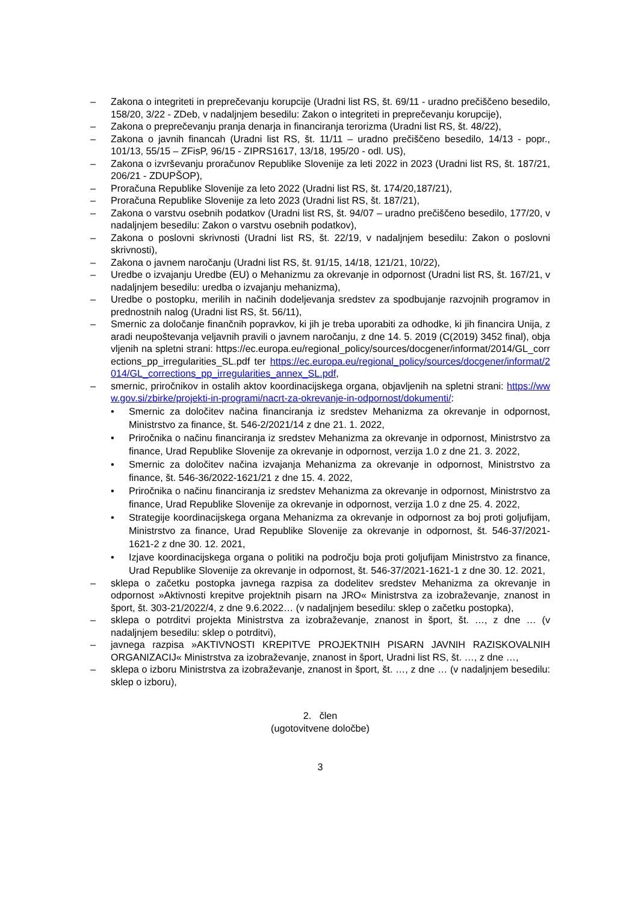– Zakona o integriteti in preprečevanju korupcije (Uradni list RS, št. 69/11 - uradno prečiščeno besedilo, 158/20, 3/22 - ZDeb, v nadaljnjem besedilu: Zakon o integriteti in preprečevanju korupcije),
– Zakona o preprečevanju pranja denarja in financiranja terorizma (Uradni list RS, št. 48/22),
– Zakona o javnih financah (Uradni list RS, št. 11/11 – uradno prečiščeno besedilo, 14/13 - popr., 101/13, 55/15 – ZFisP, 96/15 - ZIPRS1617, 13/18, 195/20 - odl. US),
– Zakona o izvrševanju proračunov Republike Slovenije za leti 2022 in 2023 (Uradni list RS, št. 187/21, 206/21 - ZDUPŠOP),
– Proračuna Republike Slovenije za leto 2022 (Uradni list RS, št. 174/20,187/21),
– Proračuna Republike Slovenije za leto 2023 (Uradni list RS, št. 187/21),
– Zakona o varstvu osebnih podatkov (Uradni list RS, št. 94/07 – uradno prečiščeno besedilo, 177/20, v nadaljnjem besedilu: Zakon o varstvu osebnih podatkov),
– Zakona o poslovni skrivnosti (Uradni list RS, št. 22/19, v nadaljnjem besedilu: Zakon o poslovni skrivnosti),
– Zakona o javnem naročanju (Uradni list RS, št. 91/15, 14/18, 121/21, 10/22),
– Uredbe o izvajanju Uredbe (EU) o Mehanizmu za okrevanje in odpornost (Uradni list RS, št. 167/21, v nadaljnjem besedilu: uredba o izvajanju mehanizma),
– Uredbe o postopku, merilih in načinih dodeljevanja sredstev za spodbujanje razvojnih programov in prednostnih nalog (Uradni list RS, št. 56/11),
– Smernic za določanje finančnih popravkov, ki jih je treba uporabiti za odhodke, ki jih financira Unija, zaradi neupoštevanja veljavnih pravili o javnem naročanju, z dne 14. 5. 2019 (C(2019) 3452 final), objavljenih na spletni strani: https://ec.europa.eu/regional_policy/sources/docgener/informat/2014/GL_corrections_pp_irregularities_SL.pdf ter https://ec.europa.eu/regional_policy/sources/docgener/informat/2014/GL_corrections_pp_irregularities_annex_SL.pdf,
– smernic, priročnikov in ostalih aktov koordinacijskega organa, objavljenih na spletni strani: https://www.gov.si/zbirke/projekti-in-programi/nacrt-za-okrevanje-in-odpornost/dokumenti/:
• Smernic za določitev načina financiranja iz sredstev Mehanizma za okrevanje in odpornost, Ministrstvo za finance, št. 546-2/2021/14 z dne 21. 1. 2022,
• Priročnika o načinu financiranja iz sredstev Mehanizma za okrevanje in odpornost, Ministrstvo za finance, Urad Republike Slovenije za okrevanje in odpornost, verzija 1.0 z dne 21. 3. 2022,
• Smernic za določitev načina izvajanja Mehanizma za okrevanje in odpornost, Ministrstvo za finance, št. 546-36/2022-1621/21 z dne 15. 4. 2022,
• Priročnika o načinu financiranja iz sredstev Mehanizma za okrevanje in odpornost, Ministrstvo za finance, Urad Republike Slovenije za okrevanje in odpornost, verzija 1.0 z dne 25. 4. 2022,
• Strategije koordinacijskega organa Mehanizma za okrevanje in odpornost za boj proti goljufijam, Ministrstvo za finance, Urad Republike Slovenije za okrevanje in odpornost, št. 546-37/2021-1621-2 z dne 30. 12. 2021,
• Izjave koordinacijskega organa o politiki na področju boja proti goljufijam Ministrstvo za finance, Urad Republike Slovenije za okrevanje in odpornost, št. 546-37/2021-1621-1 z dne 30. 12. 2021,
– sklepa o začetku postopka javnega razpisa za dodelitev sredstev Mehanizma za okrevanje in odpornost »Aktivnosti krepitve projektnih pisarn na JRO« Ministrstva za izobraževanje, znanost in šport, št. 303-21/2022/4, z dne 9.6.2022… (v nadaljnjem besedilu: sklep o začetku postopka),
– sklepa o potrditvi projekta Ministrstva za izobraževanje, znanost in šport, št. …, z dne … (v nadaljnjem besedilu: sklep o potrditvi),
– javnega razpisa »AKTIVNOSTI KREPITVE PROJEKTNIH PISARN JAVNIH RAZISKOVALNIH ORGANIZACIJ« Ministrstva za izobraževanje, znanost in šport, Uradni list RS, št. …, z dne …,
– sklepa o izboru Ministrstva za izobraževanje, znanost in šport, št. …, z dne … (v nadaljnjem besedilu: sklep o izboru),
2. člen
(ugotovitvene določbe)
3